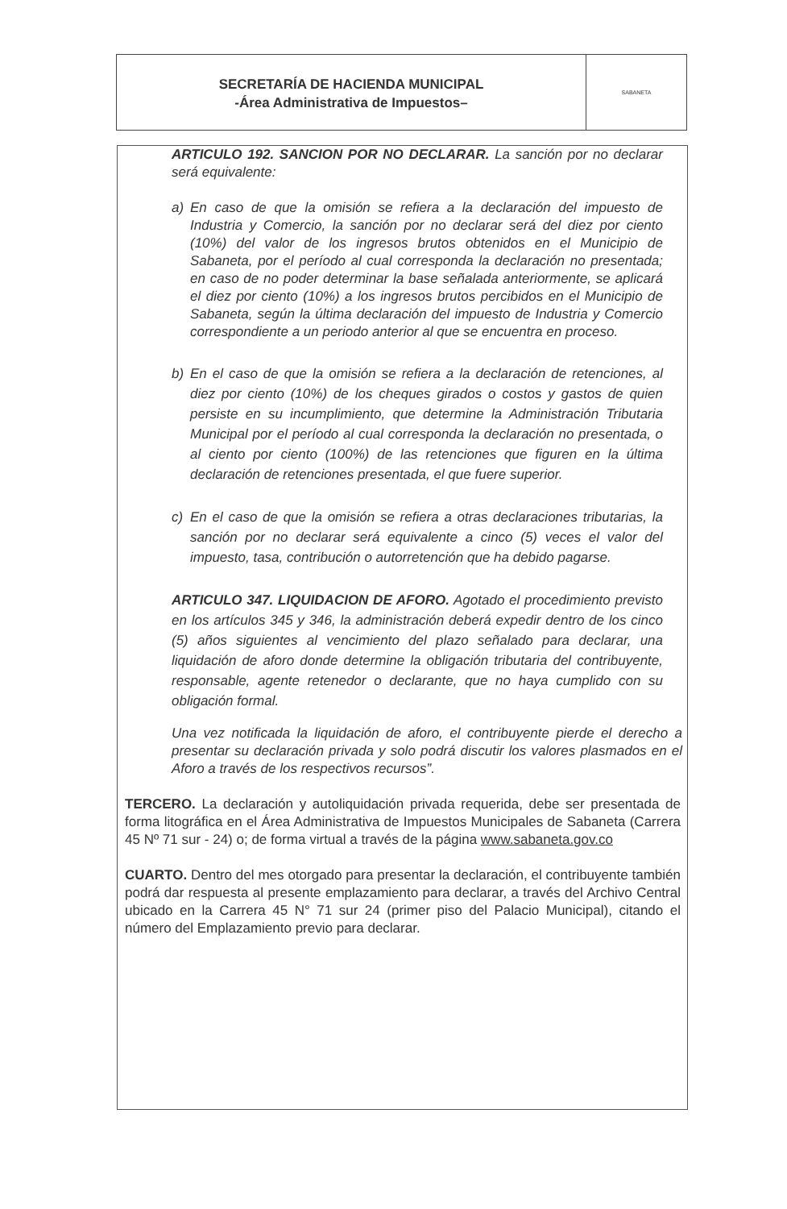SECRETARÍA DE HACIENDA MUNICIPAL
-Área Administrativa de Impuestos–
SABANETA
ARTICULO 192. SANCION POR NO DECLARAR. La sanción por no declarar será equivalente:
a) En caso de que la omisión se refiera a la declaración del impuesto de Industria y Comercio, la sanción por no declarar será del diez por ciento (10%) del valor de los ingresos brutos obtenidos en el Municipio de Sabaneta, por el período al cual corresponda la declaración no presentada; en caso de no poder determinar la base señalada anteriormente, se aplicará el diez por ciento (10%) a los ingresos brutos percibidos en el Municipio de Sabaneta, según la última declaración del impuesto de Industria y Comercio correspondiente a un periodo anterior al que se encuentra en proceso.
b) En el caso de que la omisión se refiera a la declaración de retenciones, al diez por ciento (10%) de los cheques girados o costos y gastos de quien persiste en su incumplimiento, que determine la Administración Tributaria Municipal por el período al cual corresponda la declaración no presentada, o al ciento por ciento (100%) de las retenciones que figuren en la última declaración de retenciones presentada, el que fuere superior.
c) En el caso de que la omisión se refiera a otras declaraciones tributarias, la sanción por no declarar será equivalente a cinco (5) veces el valor del impuesto, tasa, contribución o autorretención que ha debido pagarse.
ARTICULO 347. LIQUIDACION DE AFORO. Agotado el procedimiento previsto en los artículos 345 y 346, la administración deberá expedir dentro de los cinco (5) años siguientes al vencimiento del plazo señalado para declarar, una liquidación de aforo donde determine la obligación tributaria del contribuyente, responsable, agente retenedor o declarante, que no haya cumplido con su obligación formal.
Una vez notificada la liquidación de aforo, el contribuyente pierde el derecho a presentar su declaración privada y solo podrá discutir los valores plasmados en el Aforo a través de los respectivos recursos”.
TERCERO. La declaración y autoliquidación privada requerida, debe ser presentada de forma litográfica en el Área Administrativa de Impuestos Municipales de Sabaneta (Carrera 45 Nº 71 sur - 24) o; de forma virtual a través de la página www.sabaneta.gov.co
CUARTO. Dentro del mes otorgado para presentar la declaración, el contribuyente también podrá dar respuesta al presente emplazamiento para declarar, a través del Archivo Central ubicado en la Carrera 45 N° 71 sur 24 (primer piso del Palacio Municipal), citando el número del Emplazamiento previo para declarar.